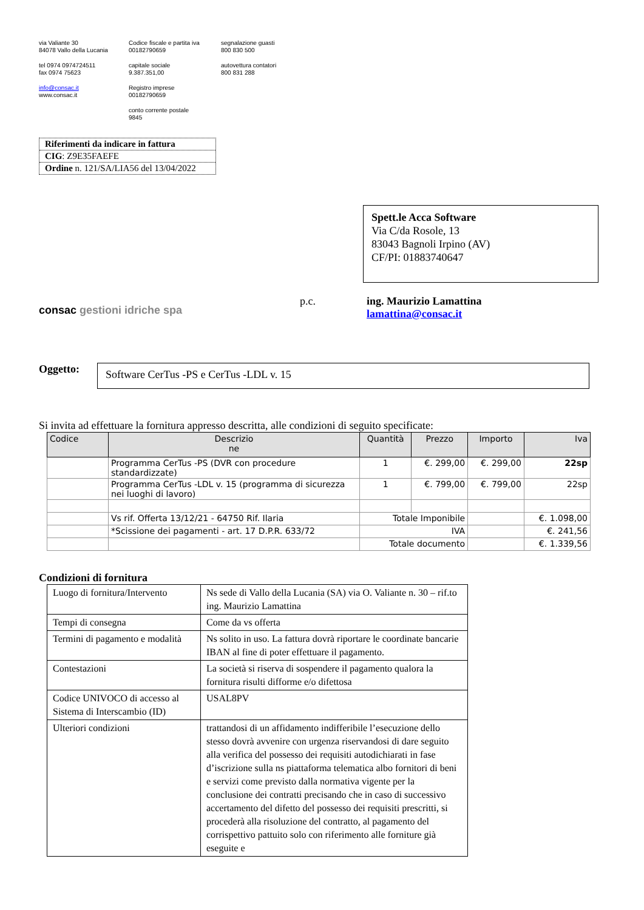via Valiante 30
84078 Vallo della Lucania
tel 0974 0974724511
fax 0974 75623
info@consac.it
www.consac.it
Codice fiscale e partita iva
00182790659
capitale sociale
9.387.351,00
Registro imprese
00182790659
conto corrente postale
9845
segnalazione guasti
800 830 500
autovettura contatori
800 831 288
Riferimenti da indicare in fattura
CIG: Z9E35FAEFE
Ordine n. 121/SA/LIA56 del 13/04/2022
Spett.le Acca Software
Via C/da Rosole, 13
83043 Bagnoli Irpino (AV)
CF/PI: 01883740647
consac gestioni idriche spa
p.c. ing. Maurizio Lamattina
lamattina@consac.it
Oggetto:
Software CerTus -PS e CerTus -LDL v. 15
Si invita ad effettuare la fornitura appresso descritta, alle condizioni di seguito specificate:
| Codice | Descrizio ne | Quantità | Prezzo | Importo | Iva |
| --- | --- | --- | --- | --- | --- |
| | Programma CerTus -PS (DVR con procedure standardizzate) | 1 | €. 299,00 | €. 299,00 | 22sp |
| | Programma CerTus -LDL v. 15 (programma di sicurezza nei luoghi di lavoro) | 1 | €. 799,00 | €. 799,00 | 22sp |
| | Vs rif. Offerta 13/12/21 - 64750 Rif. Ilaria | Totale Imponibile | | | €. 1.098,00 |
| | *Scissione dei pagamenti - art. 17 D.P.R. 633/72 | IVA | | | €. 241,56 |
| | | Totale documento | | | €. 1.339,56 |
Condizioni di fornitura
| Luogo di fornitura/Intervento | Ns sede di Vallo della Lucania (SA) via O. Valiante n. 30 – rif.to ing. Maurizio Lamattina |
| Tempi di consegna | Come da vs offerta |
| Termini di pagamento e modalità | Ns solito in uso. La fattura dovrà riportare le coordinate bancarie IBAN al fine di poter effettuare il pagamento. |
| Contestazioni | La società si riserva di sospendere il pagamento qualora la fornitura risulti difforme e/o difettosa |
| Codice UNIVOCO di accesso al Sistema di Interscambio (ID) | USAL8PV |
| Ulteriori condizioni | trattandosi di un affidamento indifferibile l’esecuzione dello stesso dovrà avvenire con urgenza riservandosi di dare seguito alla verifica del possesso dei requisiti autodichiarati in fase d’iscrizione sulla ns piattaforma telematica albo fornitori di beni e servizi come previsto dalla normativa vigente per la conclusione dei contratti precisando che in caso di successivo accertamento del difetto del possesso dei requisiti prescritti, si procederà alla risoluzione del contratto, al pagamento del corrispettivo pattuito solo con riferimento alle forniture già eseguite e |